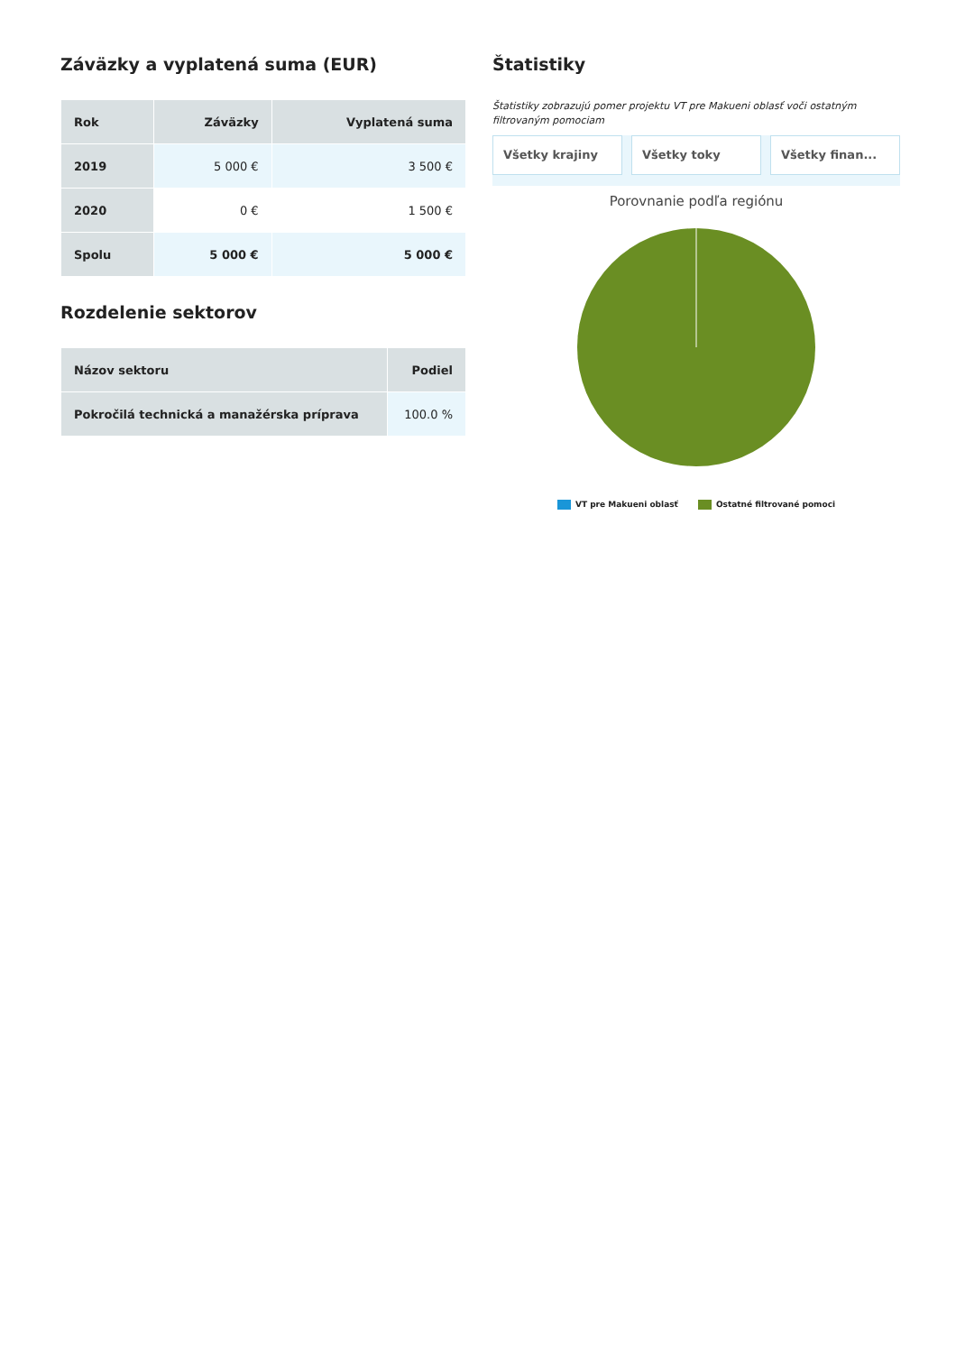Záväzky a vyplatená suma (EUR)
| Rok | Záväzky | Vyplatená suma |
| --- | --- | --- |
| 2019 | 5 000 € | 3 500 € |
| 2020 | 0 € | 1 500 € |
| Spolu | 5 000 € | 5 000 € |
Rozdelenie sektorov
| Názov sektoru | Podiel |
| --- | --- |
| Pokročilá technická a manažérska príprava | 100.0 % |
Štatistiky
Štatistiky zobrazujú pomer projektu VT pre Makueni oblasť voči ostatným filtrovaným pomociam
Všetky krajiny Všetky toky Všetky finan...
Porovnanie podľa regiónu
VT pre Makueni oblasť Ostatné filtrované pomoci